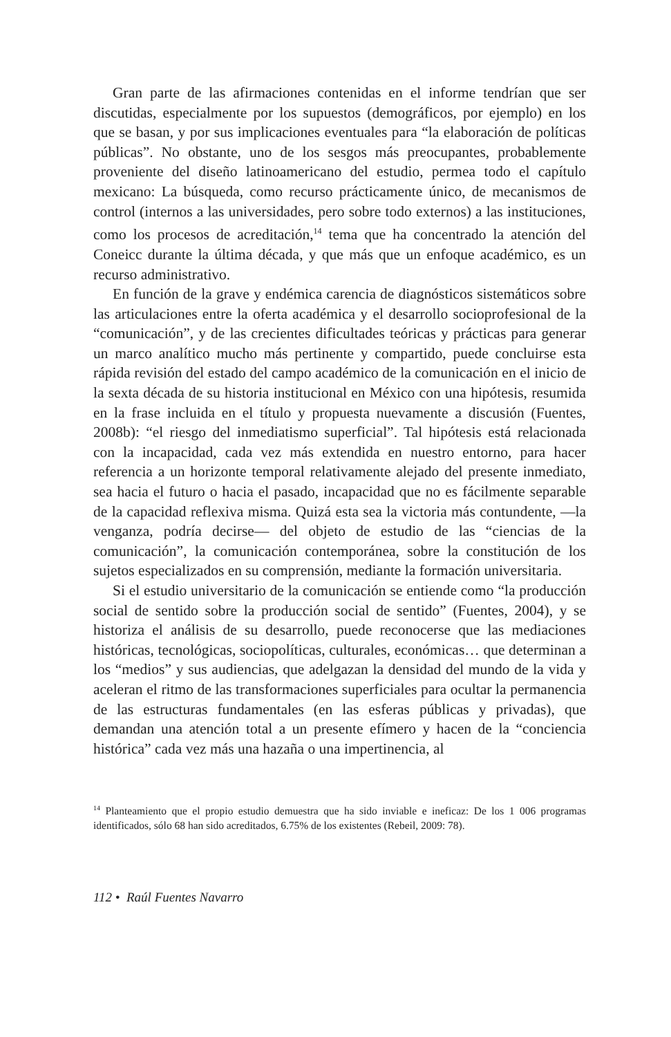Gran parte de las afirmaciones contenidas en el informe tendrían que ser discutidas, especialmente por los supuestos (demográficos, por ejemplo) en los que se basan, y por sus implicaciones eventuales para “la elaboración de políticas públicas”. No obstante, uno de los sesgos más preocupantes, probablemente proveniente del diseño latinoamericano del estudio, permea todo el capítulo mexicano: La búsqueda, como recurso prácticamente único, de mecanismos de control (internos a las universidades, pero sobre todo externos) a las instituciones, como los procesos de acreditación,<sup>14</sup> tema que ha concentrado la atención del Coneicc durante la última década, y que más que un enfoque académico, es un recurso administrativo.
En función de la grave y endémica carencia de diagnósticos sistemáticos sobre las articulaciones entre la oferta académica y el desarrollo sociopro­fesional de la “comunicación”, y de las crecientes dificultades teóricas y prácticas para generar un marco analítico mucho más pertinente y compartido, puede concluirse esta rápida revisión del estado del campo académico de la comunicación en el inicio de la sexta década de su historia institucional en México con una hipótesis, resumida en la frase incluida en el título y propuesta nuevamente a discusión (Fuentes, 2008b): “el riesgo del inmediatismo superficial”. Tal hipótesis está relacionada con la incapacidad, cada vez más extendida en nuestro entorno, para hacer referencia a un horizonte temporal relativamente alejado del presente inmediato, sea hacia el futuro o hacia el pasado, incapacidad que no es fácilmente separable de la capacidad reflexiva misma. Quizá esta sea la victoria más contundente, —la venganza, podría decirse— del objeto de estudio de las “ciencias de la comunicación”, la comunicación contem­poránea, sobre la constitución de los sujetos especializados en su compren­sión, mediante la formación universitaria.
Si el estudio universitario de la comunicación se entiende como “la producción social de sentido sobre la producción social de sentido” (Fuentes, 2004), y se historiza el análisis de su desarrollo, puede recono­cerse que las mediaciones históricas, tecnológicas, sociopolíticas, cultu­rales, económicas… que determinan a los “medios” y sus audiencias, que adelgazan la densidad del mundo de la vida y aceleran el ritmo de las transformaciones superficiales para ocultar la permanencia de las estructuras fundamentales (en las esferas públicas y privadas), que demandan una atención total a un presente efímero y hacen de la “conciencia histórica” cada vez más una hazaña o una impertinencia, al
<sup>14</sup> Planteamiento que el propio estudio demuestra que ha sido inviable e ineficaz: De los 1 006 programas identificados, sólo 68 han sido acreditados, 6.75% de los existentes (Rebeil, 2009: 78).
112 • Raúl Fuentes Navarro